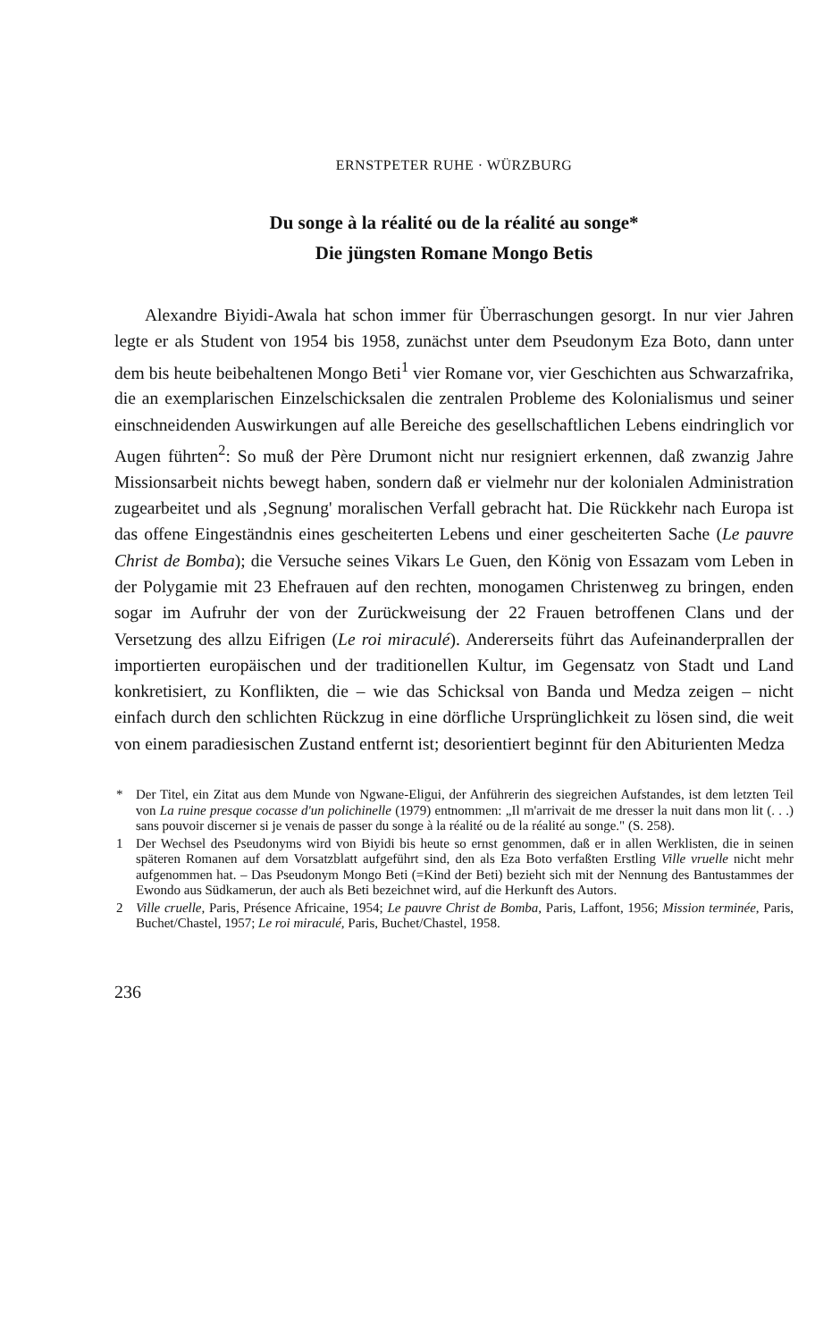ERNSTPETER RUHE · WÜRZBURG
Du songe à la réalité ou de la réalité au songe*
Die jüngsten Romane Mongo Betis
Alexandre Biyidi-Awala hat schon immer für Überraschungen gesorgt. In nur vier Jahren legte er als Student von 1954 bis 1958, zunächst unter dem Pseudonym Eza Boto, dann unter dem bis heute beibehaltenen Mongo Beti<sup>1</sup> vier Romane vor, vier Geschichten aus Schwarzafrika, die an exemplarischen Einzelschicksalen die zentralen Probleme des Kolonialismus und seiner einschneidenden Auswirkungen auf alle Bereiche des gesellschaftlichen Lebens eindringlich vor Augen führten<sup>2</sup>: So muß der Père Drumont nicht nur resigniert erkennen, daß zwanzig Jahre Missionsarbeit nichts bewegt haben, sondern daß er vielmehr nur der kolonialen Administration zugearbeitet und als ‚Segnung' moralischen Verfall gebracht hat. Die Rückkehr nach Europa ist das offene Eingeständnis eines gescheiterten Lebens und einer gescheiterten Sache (Le pauvre Christ de Bomba); die Versuche seines Vikars Le Guen, den König von Essazam vom Leben in der Polygamie mit 23 Ehefrauen auf den rechten, monogamen Christenweg zu bringen, enden sogar im Aufruhr der von der Zurückweisung der 22 Frauen betroffenen Clans und der Versetzung des allzu Eifrigen (Le roi miraculé). Andererseits führt das Aufeinanderprallen der importierten europäischen und der traditionellen Kultur, im Gegensatz von Stadt und Land konkretisiert, zu Konflikten, die – wie das Schicksal von Banda und Medza zeigen – nicht einfach durch den schlichten Rückzug in eine dörfliche Ursprünglichkeit zu lösen sind, die weit von einem paradiesischen Zustand entfernt ist; desorientiert beginnt für den Abiturienten Medza
* Der Titel, ein Zitat aus dem Munde von Ngwane-Eligui, der Anführerin des siegreichen Aufstandes, ist dem letzten Teil von La ruine presque cocasse d'un polichinelle (1979) entnommen: „Il m'arrivait de me dresser la nuit dans mon lit (. . .) sans pouvoir discerner si je venais de passer du songe à la réalité ou de la réalité au songe." (S. 258).
1 Der Wechsel des Pseudonyms wird von Biyidi bis heute so ernst genommen, daß er in allen Werklisten, die in seinen späteren Romanen auf dem Vorsatzblatt aufgeführt sind, den als Eza Boto verfaßten Erstling Ville vruelle nicht mehr aufgenommen hat. – Das Pseudonym Mongo Beti (=Kind der Beti) bezieht sich mit der Nennung des Bantustammes der Ewondo aus Südkamerun, der auch als Beti bezeichnet wird, auf die Herkunft des Autors.
2 Ville cruelle, Paris, Présence Africaine, 1954; Le pauvre Christ de Bomba, Paris, Laffont, 1956; Mission terminée, Paris, Buchet/Chastel, 1957; Le roi miraculé, Paris, Buchet/Chastel, 1958.
236